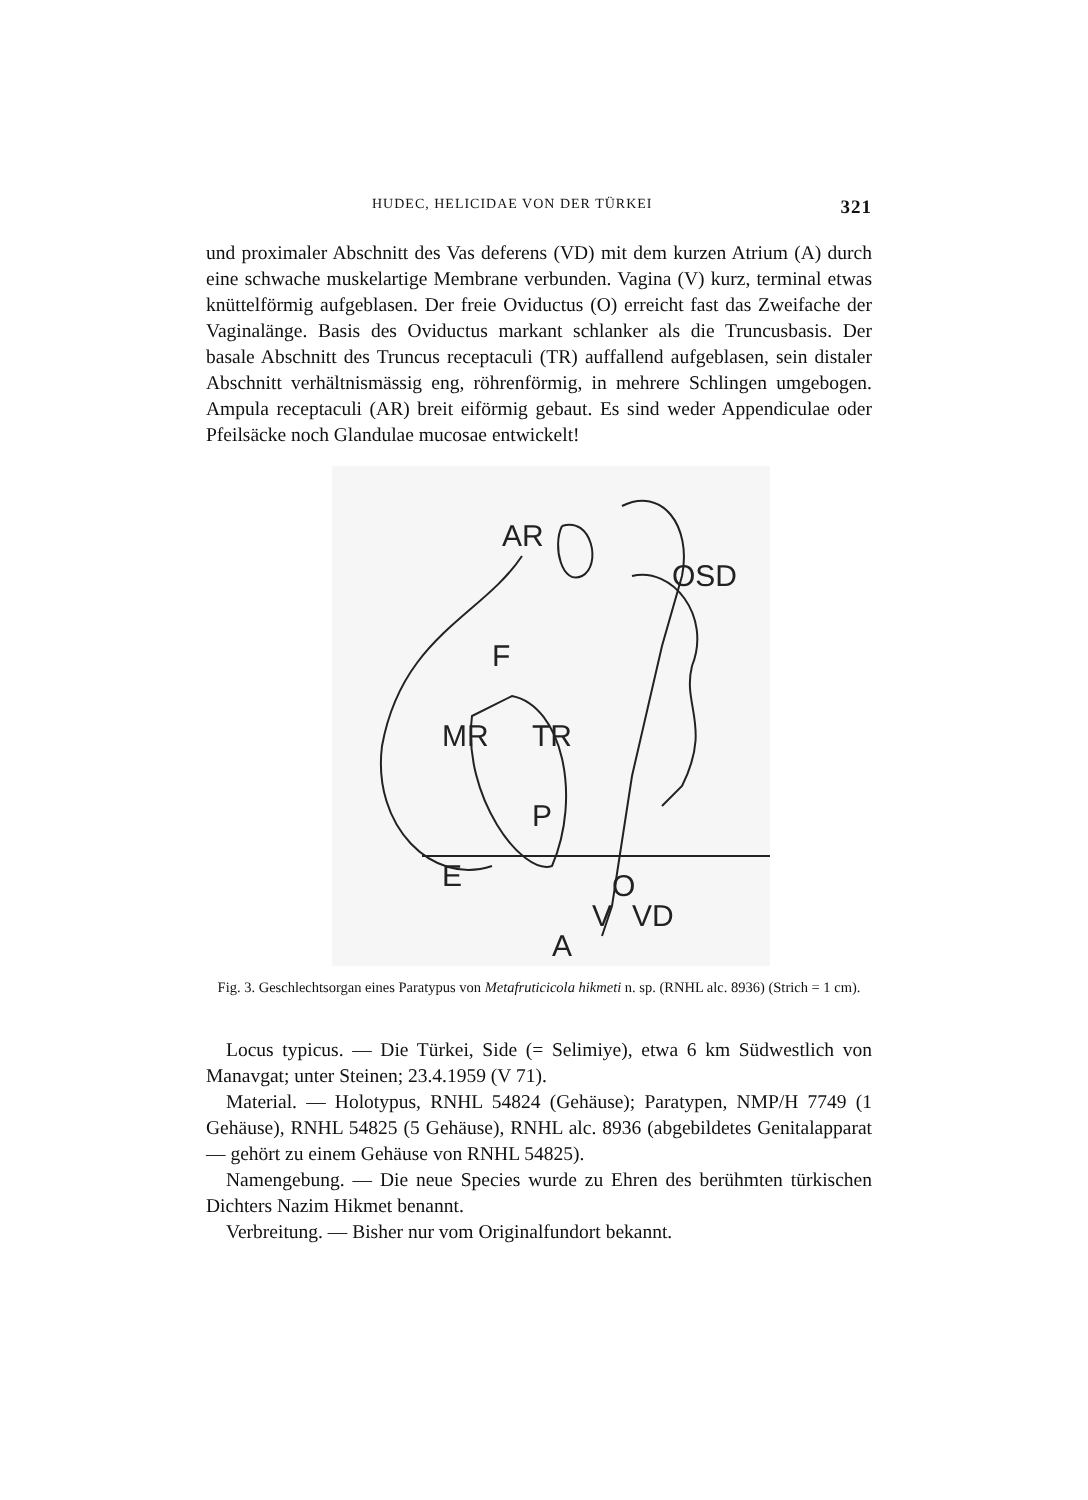HUDEC, HELICIDAE VON DER TÜRKEI 321
und proximaler Abschnitt des Vas deferens (VD) mit dem kurzen Atrium (A) durch eine schwache muskelartige Membrane verbunden. Vagina (V) kurz, terminal etwas knüttelförmig aufgeblasen. Der freie Oviductus (O) erreicht fast das Zweifache der Vaginalänge. Basis des Oviductus markant schlanker als die Truncusbasis. Der basale Abschnitt des Truncus receptaculi (TR) auffallend aufgeblasen, sein distaler Abschnitt verhältnismässig eng, röhrenförmig, in mehrere Schlingen umgebogen. Ampula receptaculi (AR) breit eiförmig gebaut. Es sind weder Appendiculae oder Pfeilsäcke noch Glandulae mucosae entwickelt!
AR
OSD
F
MR
TR
P
E
O
V
VD
A
Fig. 3. Geschlechtsorgan eines Paratypus von Metafruticicola hikmeti n. sp. (RNHL alc. 8936) (Strich = 1 cm).
Locus typicus. — Die Türkei, Side (= Selimiye), etwa 6 km Südwestlich von Manavgat; unter Steinen; 23.4.1959 (V 71).
Material. — Holotypus, RNHL 54824 (Gehäuse); Paratypen, NMP/H 7749 (1 Gehäuse), RNHL 54825 (5 Gehäuse), RNHL alc. 8936 (abgebildetes Genitalapparat — gehört zu einem Gehäuse von RNHL 54825).
Namengebung. — Die neue Species wurde zu Ehren des berühmten türkischen Dichters Nazim Hikmet benannt.
Verbreitung. — Bisher nur vom Originalfundort bekannt.